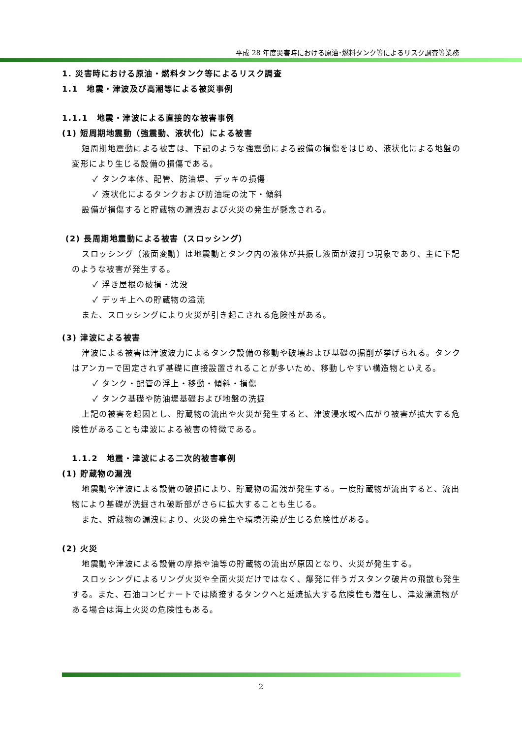平成 28 年度災害時における原油･燃料タンク等によるリスク調査等業務
1. 災害時における原油・燃料タンク等によるリスク調査
1.1　地震・津波及び高潮等による被災事例
1.1.1　地震・津波による直接的な被害事例
(1) 短周期地震動（強震動、液状化）による被害
短周期地震動による被害は、下記のような強震動による設備の損傷をはじめ、液状化による地盤の変形により生じる設備の損傷である。
✓ タンク本体、配管、防油堤、デッキの損傷
✓ 液状化によるタンクおよび防油堤の沈下・傾斜
設備が損傷すると貯蔵物の漏洩および火災の発生が懸念される。
(2) 長周期地震動による被害（スロッシング）
スロッシング（液面変動）は地震動とタンク内の液体が共振し液面が波打つ現象であり、主に下記のような被害が発生する。
✓ 浮き屋根の破損・沈没
✓ デッキ上への貯蔵物の溢流
また、スロッシングにより火災が引き起こされる危険性がある。
(3) 津波による被害
津波による被害は津波波力によるタンク設備の移動や破壊および基礎の掘削が挙げられる。タンクはアンカーで固定されず基礎に直接設置されることが多いため、移動しやすい構造物といえる。
✓ タンク・配管の浮上・移動・傾斜・損傷
✓ タンク基礎や防油堤基礎および地盤の洗掘
上記の被害を起因とし、貯蔵物の流出や火災が発生すると、津波浸水域へ広がり被害が拡大する危険性があることも津波による被害の特徴である。
1.1.2　地震・津波による二次的被害事例
(1) 貯蔵物の漏洩
地震動や津波による設備の破損により、貯蔵物の漏洩が発生する。一度貯蔵物が流出すると、流出物により基礎が洗掘され破断部がさらに拡大することも生じる。
また、貯蔵物の漏洩により、火災の発生や環境汚染が生じる危険性がある。
(2) 火災
地震動や津波による設備の摩擦や油等の貯蔵物の流出が原因となり、火災が発生する。
スロッシングによるリング火災や全面火災だけではなく、爆発に伴うガスタンク破片の飛散も発生する。また、石油コンビナートでは隣接するタンクへと延焼拡大する危険性も潜在し、津波漂流物がある場合は海上火災の危険性もある。
2